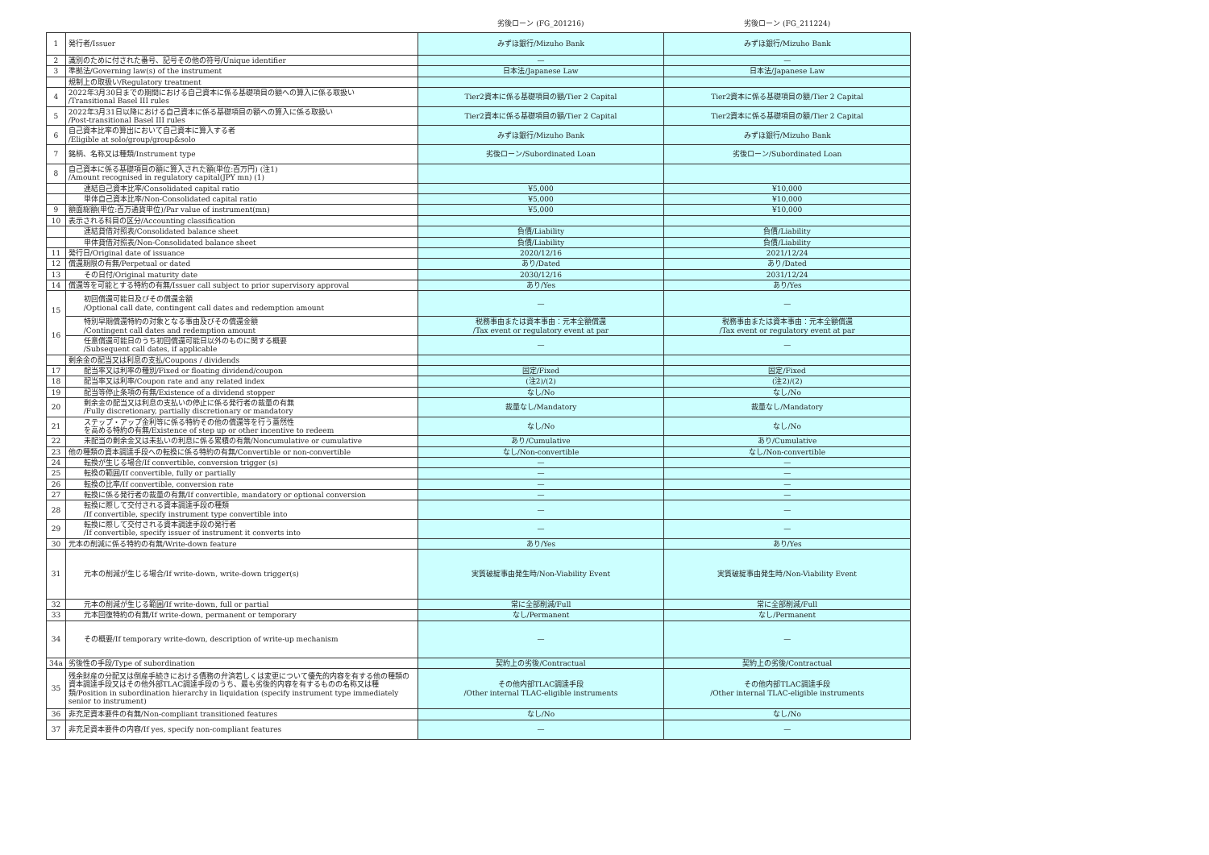| | | 劣後ローン (FG_201216) | 劣後ローン (FG_211224) |
| --- | --- | --- | --- |
| 1 | 発行者/Issuer | みずほ銀行/Mizuho Bank | みずほ銀行/Mizuho Bank |
| 2 | 識別のために付された番号、記号その他の符号/Unique identifier | — | — |
| 3 | 準拠法/Governing law(s) of the instrument | 日本法/Japanese Law | 日本法/Japanese Law |
| | 規制上の取扱い/Regulatory treatment | | |
| 4 | 2022年3月30日までの期間における自己資本に係る基礎項目の額への算入に係る取扱い /Transitional Basel III rules | Tier2資本に係る基礎項目の額/Tier 2 Capital | Tier2資本に係る基礎項目の額/Tier 2 Capital |
| 5 | 2022年3月31日以降における自己資本に係る基礎項目の額への算入に係る取扱い /Post-transitional Basel III rules | Tier2資本に係る基礎項目の額/Tier 2 Capital | Tier2資本に係る基礎項目の額/Tier 2 Capital |
| 6 | 自己資本比率の算出において自己資本に算入する者 /Eligible at solo/group/group&solo | みずほ銀行/Mizuho Bank | みずほ銀行/Mizuho Bank |
| 7 | 銘柄、名称又は種類/Instrument type | 劣後ローン/Subordinated Loan | 劣後ローン/Subordinated Loan |
| 8 | 自己資本に係る基礎項目の額に算入された額(単位:百万円) (注1) /Amount recognised in regulatory capital(JPY mn) (1) | | |
| | 連結自己資本比率/Consolidated capital ratio | ¥5,000 | ¥10,000 |
| | 単体自己資本比率/Non-Consolidated capital ratio | ¥5,000 | ¥10,000 |
| 9 | 額面総額(単位:百万通貨単位)/Par value of instrument(mn) | ¥5,000 | ¥10,000 |
| 10 | 表示される科目の区分/Accounting classification | | |
| | 連結貸借対照表/Consolidated balance sheet | 負債/Liability | 負債/Liability |
| | 単体貸借対照表/Non-Consolidated balance sheet | 負債/Liability | 負債/Liability |
| 11 | 発行日/Original date of issuance | 2020/12/16 | 2021/12/24 |
| 12 | 償還期限の有無/Perpetual or dated | あり/Dated | あり/Dated |
| 13 | その日付/Original maturity date | 2030/12/16 | 2031/12/24 |
| 14 | 償還等を可能とする特約の有無/Issuer call subject to prior supervisory approval | あり/Yes | あり/Yes |
| 15 16 | 初回償還可能日及びその償還金額 /Optional call date, contingent call dates and redemption amount | — | — |
| | 特別早期償還特約の対象となる事由及びその償還金額 /Contingent call dates and redemption amount | 税務事由または資本事由：元本全額償還 /Tax event or regulatory event at par | 税務事由または資本事由：元本全額償還 /Tax event or regulatory event at par |
| | 任意償還可能日のうち初回償還可能日以外のものに関する概要 /Subsequent call dates, if applicable | — | — |
| | 剰余金の配当又は利息の支払/Coupons / dividends | | |
| 17 | 配当率又は利率の種別/Fixed or floating dividend/coupon | 固定/Fixed | 固定/Fixed |
| 18 | 配当率又は利率/Coupon rate and any related index | (注2)/(2) | (注2)/(2) |
| 19 | 配当等停止条項の有無/Existence of a dividend stopper | なし/No | なし/No |
| 20 | 剰余金の配当又は利息の支払いの停止に係る発行者の裁量の有無 /Fully discretionary, partially discretionary or mandatory | 裁量なし/Mandatory | 裁量なし/Mandatory |
| 21 | ステップ・アップ金利等に係る特約その他の償還等を行う蓋然性 を高める特約の有無/Existence of step up or other incentive to redeem | なし/No | なし/No |
| 22 | 未配当の剰余金又は未払いの利息に係る累積の有無/Noncumulative or cumulative | あり/Cumulative | あり/Cumulative |
| 23 | 他の種類の資本調達手段への転換に係る特約の有無/Convertible or non-convertible | なし/Non-convertible | なし/Non-convertible |
| 24 | 転換が生じる場合/If convertible, conversion trigger (s) | — | — |
| 25 | 転換の範囲/If convertible, fully or partially | — | — |
| 26 | 転換の比率/If convertible, conversion rate | — | — |
| 27 | 転換に係る発行者の裁量の有無/If convertible, mandatory or optional conversion | — | — |
| 28 | 転換に際して交付される資本調達手段の種類 /If convertible, specify instrument type convertible into | — | — |
| 29 | 転換に際して交付される資本調達手段の発行者 /If convertible, specify issuer of instrument it converts into | — | — |
| 30 | 元本の削減に係る特約の有無/Write-down feature | あり/Yes | あり/Yes |
| 31 | 元本の削減が生じる場合/If write-down, write-down trigger(s) | 実質破綻事由発生時/Non-Viability Event | 実質破綻事由発生時/Non-Viability Event |
| 32 | 元本の削減が生じる範囲/If write-down, full or partial | 常に全部削減/Full | 常に全部削減/Full |
| 33 | 元本回復特約の有無/If write-down, permanent or temporary | なし/Permanent | なし/Permanent |
| 34 | その概要/If temporary write-down, description of write-up mechanism | — | — |
| 34a | 劣後性の手段/Type of subordination | 契約上の劣後/Contractual | 契約上の劣後/Contractual |
| 35 | 残余財産の分配又は倒産手続きにおける債務の弁済若しくは変更について優先的内容を有する他の種類の資本調達手段又はその他外部TLAC調達手段のうち、最も劣後的内容を有するものの名称又は種類/Position in subordination hierarchy in liquidation (specify instrument type immediately senior to instrument) | その他内部TLAC調達手段 /Other internal TLAC-eligible instruments | その他内部TLAC調達手段 /Other internal TLAC-eligible instruments |
| 36 | 非充足資本要件の有無/Non-compliant transitioned features | なし/No | なし/No |
| 37 | 非充足資本要件の内容/If yes, specify non-compliant features | — | — |